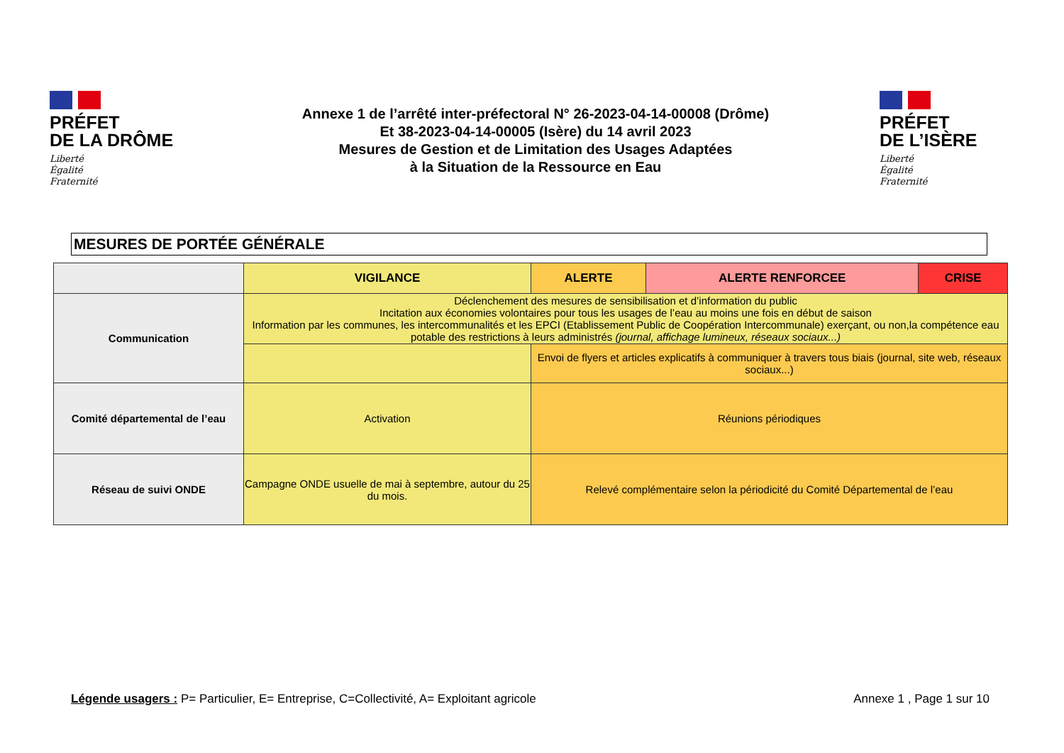PRÉFET
DE LA DRÔME
Liberté
Égalité
Fraternité
Annexe 1 de l’arrêté inter-préfectoral N° 26-2023-04-14-00008 (Drôme)
Et 38-2023-04-14-00005 (Isère) du 14 avril 2023
Mesures de Gestion et de Limitation des Usages Adaptées
à la Situation de la Ressource en Eau
PRÉFET
DE L’ISÈRE
Liberté
Égalité
Fraternité
MESURES DE PORTÉE GÉNÉRALE
| | VIGILANCE | ALERTE | ALERTE RENFORCEE | CRISE |
| --- | --- | --- | --- | --- |
| Communication | Déclenchement des mesures de sensibilisation et d’information du public Incitation aux économies volontaires pour tous les usages de l’eau au moins une fois en début de saison Information par les communes, les intercommunalités et les EPCI (Etablissement Public de Coopération Intercommunale) exerçant, ou non,la compétence eau potable des restrictions à leurs administrés (journal, affichage lumineux, réseaux sociaux...) | | | |
| | | Envoi de flyers et articles explicatifs à communiquer à travers tous biais (journal, site web, réseaux sociaux...) | | |
| Comité départemental de l’eau | Activation | Réunions périodiques | | |
| Réseau de suivi ONDE | Campagne ONDE usuelle de mai à septembre, autour du 25 du mois. | Relevé complémentaire selon la périodicité du Comité Départemental de l’eau | | |
Légende usagers : P= Particulier, E= Entreprise, C=Collectivité, A= Exploitant agricole
Annexe 1 , Page 1 sur 10